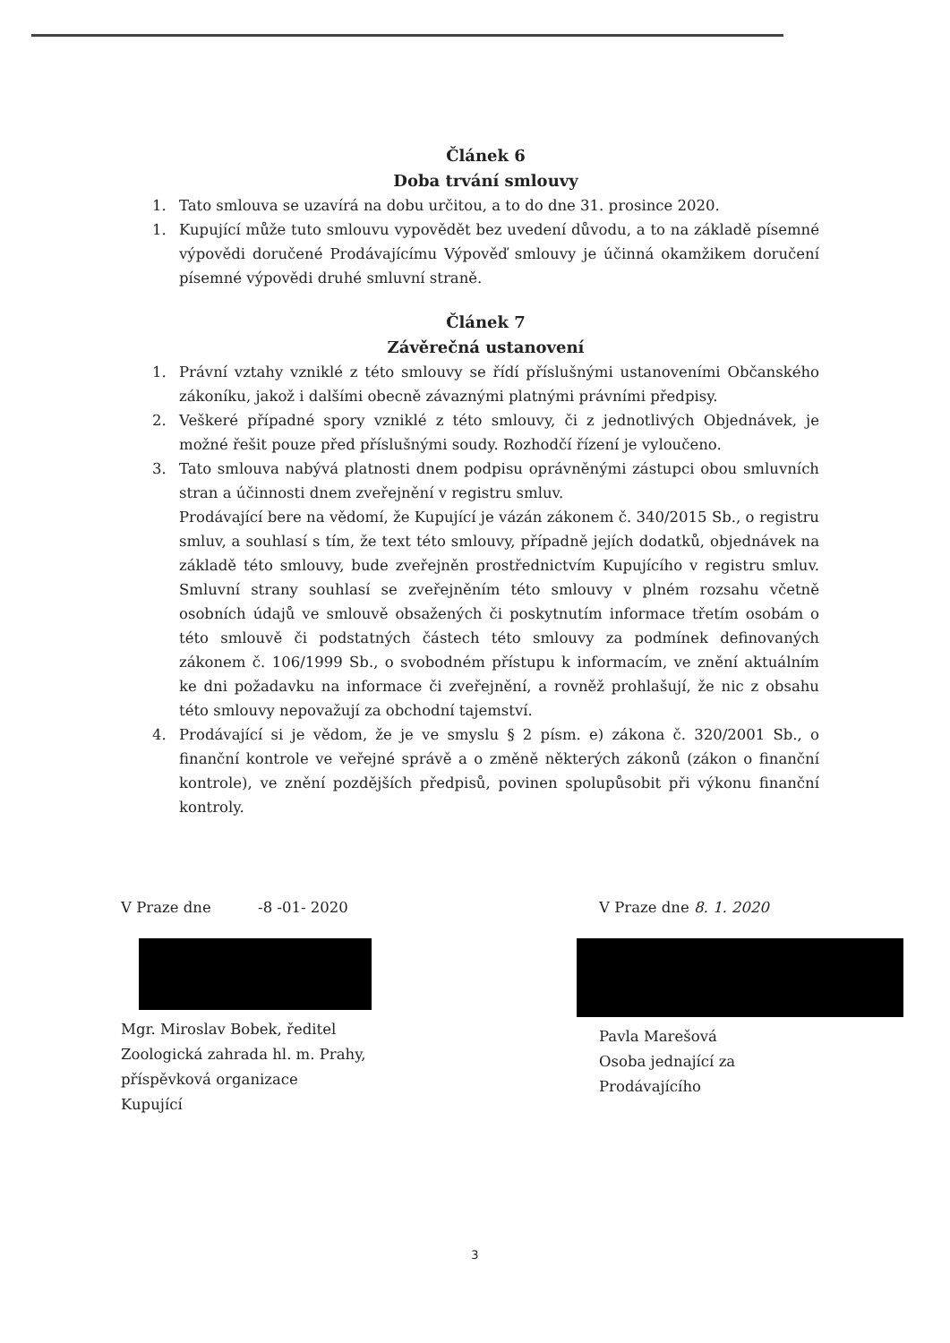Článek 6
Doba trvání smlouvy
1. Tato smlouva se uzavírá na dobu určitou, a to do dne 31. prosince 2020.
1. Kupující může tuto smlouvu vypovědět bez uvedení důvodu, a to na základě písemné výpovědi doručené Prodávajícímu Výpověď smlouvy je účinná okamžikem doručení písemné výpovědi druhé smluvní straně.
Článek 7
Závěrečná ustanovení
1. Právní vztahy vzniklé z této smlouvy se řídí příslušnými ustanoveními Občanského zákoníku, jakož i dalšími obecně závaznými platnými právními předpisy.
2. Veškeré případné spory vzniklé z této smlouvy, či z jednotlivých Objednávek, je možné řešit pouze před příslušnými soudy. Rozhodčí řízení je vyloučeno.
3. Tato smlouva nabývá platnosti dnem podpisu oprávněnými zástupci obou smluvních stran a účinnosti dnem zveřejnění v registru smluv.
Prodávající bere na vědomí, že Kupující je vázán zákonem č. 340/2015 Sb., o registru smluv, a souhlasí s tím, že text této smlouvy, případně jejích dodatků, objednávek na základě této smlouvy, bude zveřejněn prostřednictvím Kupujícího v registru smluv. Smluvní strany souhlasí se zveřejněním této smlouvy v plném rozsahu včetně osobních údajů ve smlouvě obsažených či poskytnutím informace třetím osobám o této smlouvě či podstatných částech této smlouvy za podmínek definovaných zákonem č. 106/1999 Sb., o svobodném přístupu k informacím, ve znění aktuálním ke dni požadavku na informace či zveřejnění, a rovněž prohlašují, že nic z obsahu této smlouvy nepovažují za obchodní tajemství.
4. Prodávající si je vědom, že je ve smyslu § 2 písm. e) zákona č. 320/2001 Sb., o finanční kontrole ve veřejné správě a o změně některých zákonů (zákon o finanční kontrole), ve znění pozdějších předpisů, povinen spolupůsobit při výkonu finanční kontroly.
V Praze dne -8 -01- 2020
Mgr. Miroslav Bobek, ředitel
Zoologická zahrada hl. m. Prahy,
příspěvková organizace
Kupující
V Praze dne 8. 1. 2020
Pavla Marešová
Osoba jednající za
Prodávajícího
3